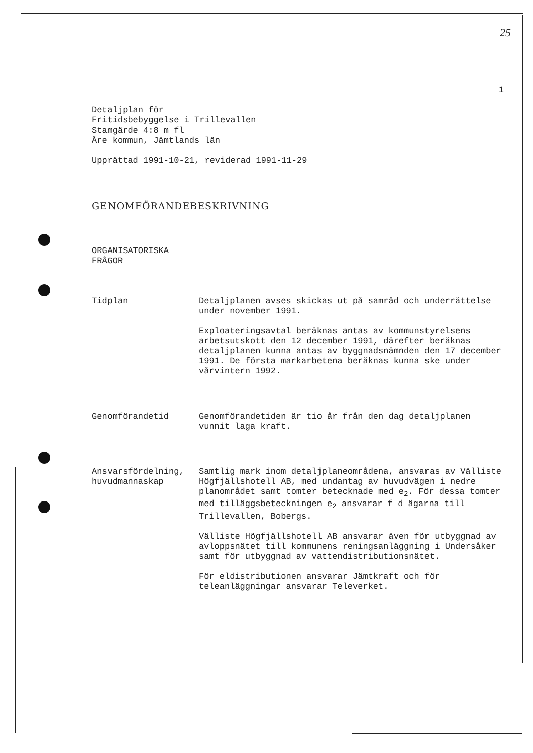25
1
Detaljplan för
Fritidsbebyggelse i Trillevallen
Stamgärde 4:8 m fl
Åre kommun, Jämtlands län
Upprättad 1991-10-21, reviderad 1991-11-29
GENOMFÖRANDEBESKRIVNING
ORGANISATORISKA
FRÅGOR
Tidplan Detaljplanen avses skickas ut på samråd och underrättelse under november 1991.
Exploateringsavtal beräknas antas av kommun­styrelsens arbetsutskott den 12 december 1991, därefter beräknas detaljplanen kunna antas av byggnadsnämnden den 17 december 1991. De första markarbetena beräknas kunna ske under vårvintern 1992.
Genomförandetid Genomförandetiden är tio år från den dag detalj­planen vunnit laga kraft.
Ansvarsfördel­ning, huvud­mannaskap
Samtlig mark inom detaljplaneområdena, ansvaras av Välliste Högfjällshotell AB, med undantag av huvudvägen i nedre planområdet samt tomter betecknade med e<sub>2</sub>. För dessa tomter med tilläggsbeteckningen e<sub>2</sub> ansvarar f d ägarna till Trillevallen, Bobergs.
Välliste Högfjällshotell AB ansvarar även för utbyggnad av avloppsnätet till kommunens reningsanläggning i Undersåker samt för utbygg­nad av vattendistributionsnätet.
För eldistributionen ansvarar Jämtkraft och för teleanläggningar ansvarar Televerket.